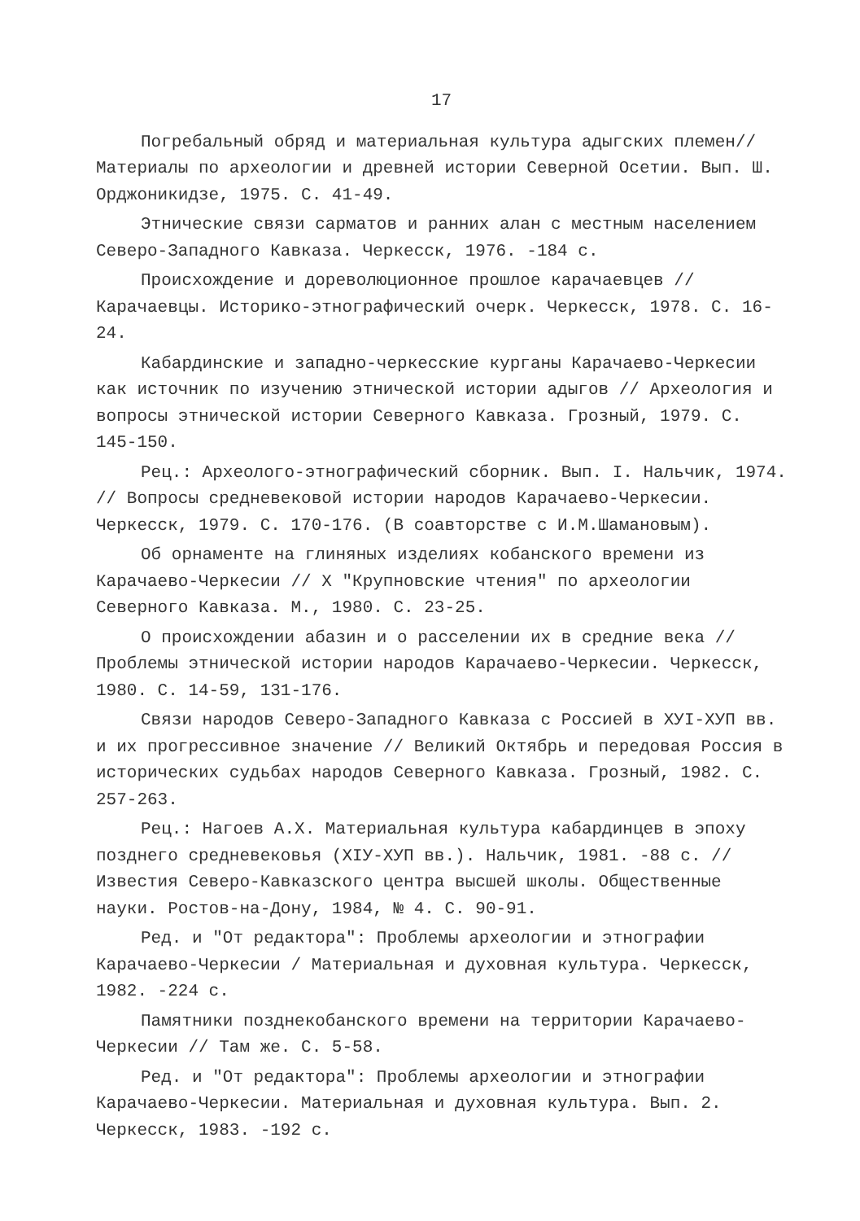17
Погребальный обряд и материальная культура адыгских племен// Материалы по археологии и древней истории Северной Осетии. Вып. Ш. Орджоникидзе, 1975. С. 41-49.
Этнические связи сарматов и ранних алан с местным населением Северо-Западного Кавказа. Черкесск, 1976. -184 с.
Происхождение и дореволюционное прошлое карачаевцев // Карачаевцы. Историко-этнографический очерк. Черкесск, 1978. С. 16-24.
Кабардинские и западно-черкесские курганы Карачаево-Черкесии как источник по изучению этнической истории адыгов // Археология и вопросы этнической истории Северного Кавказа. Грозный, 1979. С. 145-150.
Рец.: Археолого-этнографический сборник. Вып. I. Нальчик, 1974. // Вопросы средневековой истории народов Карачаево-Черкесии. Черкесск, 1979. С. 170-176. (В соавторстве с И.М.Шамановым).
Об орнаменте на глиняных изделиях кобанского времени из Карачаево-Черкесии // X "Крупновские чтения" по археологии Северного Кавказа. М., 1980. С. 23-25.
О происхождении абазин и о расселении их в средние века // Проблемы этнической истории народов Карачаево-Черкесии. Черкесск, 1980. С. 14-59, 131-176.
Связи народов Северо-Западного Кавказа с Россией в ХУI-ХУП вв. и их прогрессивное значение // Великий Октябрь и передовая Россия в исторических судьбах народов Северного Кавказа. Грозный, 1982. С. 257-263.
Рец.: Нагоев А.Х. Материальная культура кабардинцев в эпоху позднего средневековья (XIУ-ХУП вв.). Нальчик, 1981. -88 с. // Известия Северо-Кавказского центра высшей школы. Общественные науки. Ростов-на-Дону, 1984, № 4. С. 90-91.
Ред. и "От редактора": Проблемы археологии и этнографии Карачаево-Черкесии / Материальная и духовная культура. Черкесск, 1982. -224 с.
Памятники позднекобанского времени на территории Карачаево-Черкесии // Там же. С. 5-58.
Ред. и "От редактора": Проблемы археологии и этнографии Карачаево-Черкесии. Материальная и духовная культура. Вып. 2. Черкесск, 1983. -192 с.